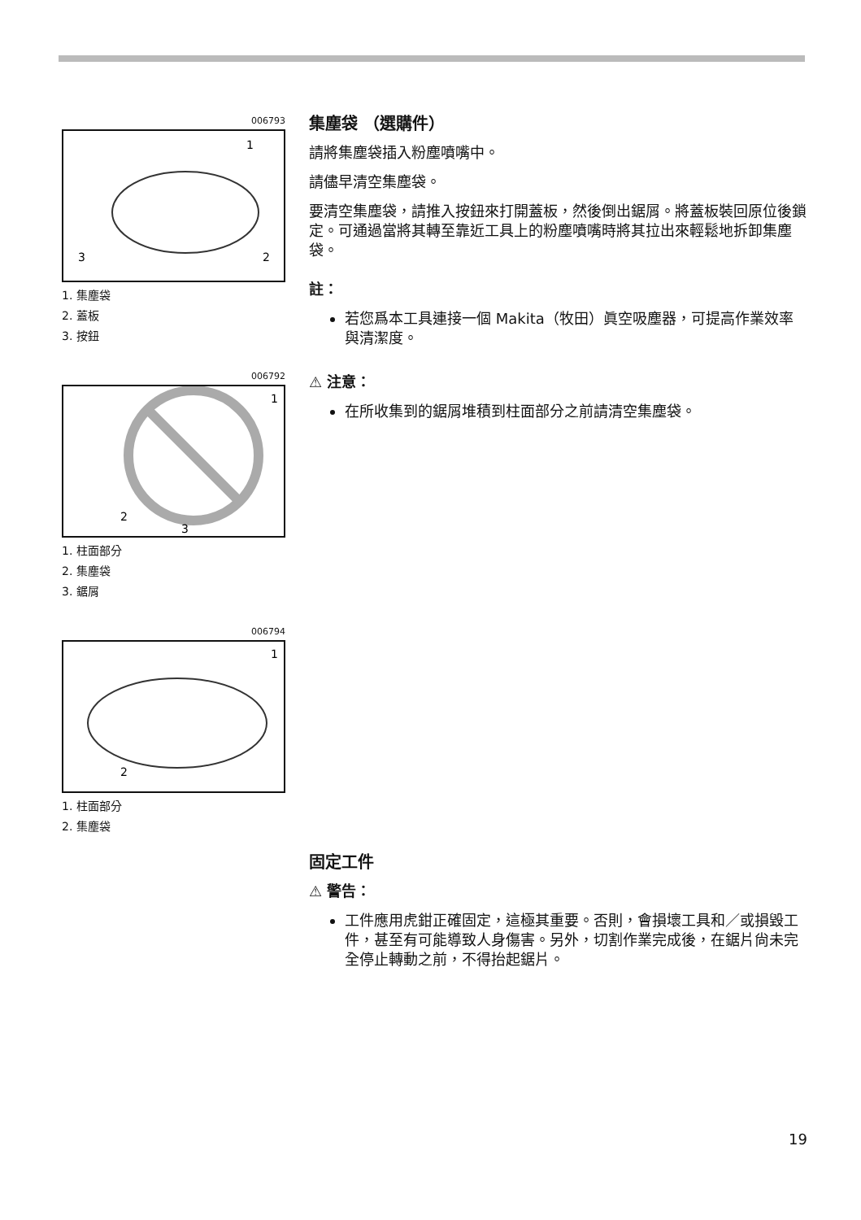006793
1
2
3
1. 集塵袋
2. 蓋板
3. 按鈕
006792
1
2
3
1. 柱面部分
2. 集塵袋
3. 鋸屑
006794
1
2
1. 柱面部分
2. 集塵袋
集塵袋 （選購件）
請將集塵袋插入粉塵噴嘴中。
請儘早清空集塵袋。
要清空集塵袋，請推入按鈕來打開蓋板，然後倒出鋸屑。將蓋板裝回原位後鎖定。可通過當將其轉至靠近工具上的粉塵噴嘴時將其拉出來輕鬆地拆卸集塵袋。
註：
若您爲本工具連接一個 Makita（牧田）眞空吸塵器，可提高作業效率與清潔度。
⚠ 注意：
在所收集到的鋸屑堆積到柱面部分之前請清空集塵袋。
固定工件
⚠ 警告：
工件應用虎鉗正確固定，這極其重要。否則，會損壞工具和／或損毀工件，甚至有可能導致人身傷害。另外，切割作業完成後，在鋸片尙未完全停止轉動之前，不得抬起鋸片。
19